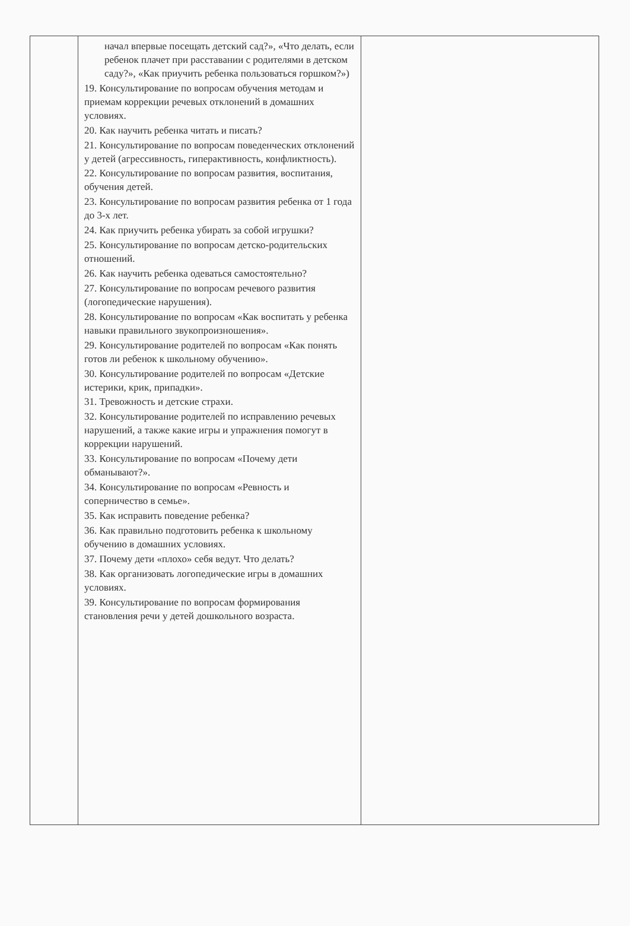| | начал впервые посещать детский сад?», «Что делать, если ребенок плачет при расставании с родителями в детском саду?», «Как приучить ребенка пользоваться горшком?») 19. Консультирование по вопросам обучения методам и приемам коррекции речевых отклонений в домашних условиях. 20. Как научить ребенка читать и писать? 21. Консультирование по вопросам поведенческих отклонений у детей (агрессивность, гиперактивность, конфликтность). 22. Консультирование по вопросам развития, воспитания, обучения детей. 23. Консультирование по вопросам развития ребенка от 1 года до 3-х лет. 24. Как приучить ребенка убирать за собой игрушки? 25. Консультирование по вопросам детско-родительских отношений. 26. Как научить ребенка одеваться самостоятельно? 27. Консультирование по вопросам речевого развития (логопедические нарушения). 28. Консультирование по вопросам «Как воспитать у ребенка навыки правильного звукопроизношения». 29. Консультирование родителей по вопросам «Как понять готов ли ребенок к школьному обучению». 30. Консультирование родителей по вопросам «Детские истерики, крик, припадки». 31. Тревожность и детские страхи. 32. Консультирование родителей по исправлению речевых нарушений, а также какие игры и упражнения помогут в коррекции нарушений. 33. Консультирование по вопросам «Почему дети обманывают?». 34. Консультирование по вопросам «Ревность и соперничество в семье». 35. Как исправить поведение ребенка? 36. Как правильно подготовить ребенка к школьному обучению в домашних условиях. 37. Почему дети «плохо» себя ведут. Что делать? 38. Как организовать логопедические игры в домашних условиях. 39. Консультирование по вопросам формирования становления речи у детей дошкольного возраста. | |